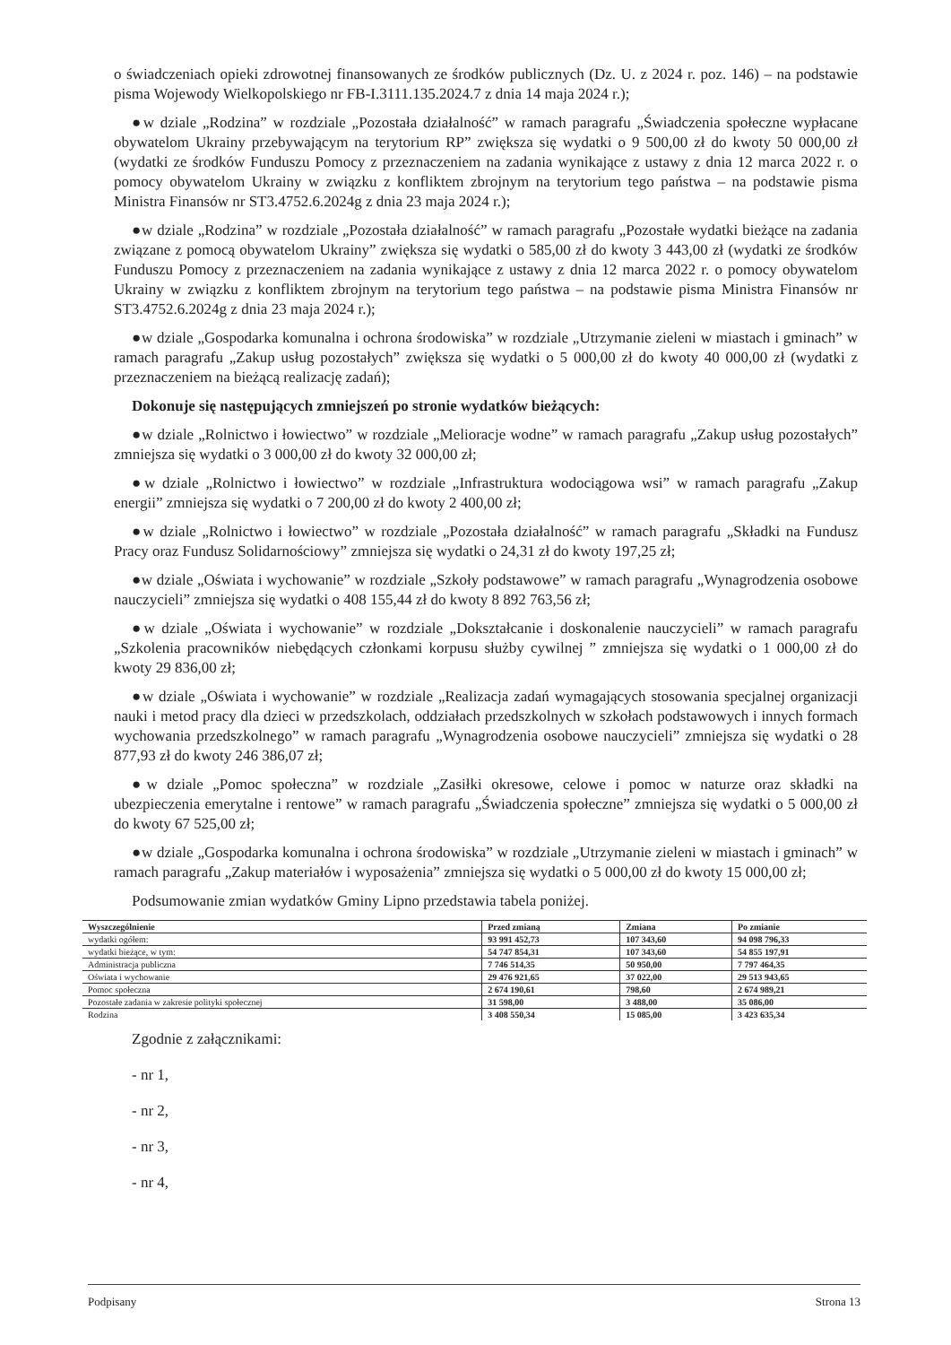o świadczeniach opieki zdrowotnej finansowanych ze środków publicznych (Dz. U. z 2024 r. poz. 146) – na podstawie pisma Wojewody Wielkopolskiego nr FB-I.3111.135.2024.7 z dnia 14 maja 2024 r.);
●w dziale „Rodzina” w rozdziale „Pozostała działalność” w ramach paragrafu „Świadczenia społeczne wypłacane obywatelom Ukrainy przebywającym na terytorium RP” zwiększa się wydatki o 9 500,00 zł do kwoty 50 000,00 zł (wydatki ze środków Funduszu Pomocy z przeznaczeniem na zadania wynikające z ustawy z dnia 12 marca 2022 r. o pomocy obywatelom Ukrainy w związku z konfliktem zbrojnym na terytorium tego państwa – na podstawie pisma Ministra Finansów nr ST3.4752.6.2024g z dnia 23 maja 2024 r.);
●w dziale „Rodzina” w rozdziale „Pozostała działalność” w ramach paragrafu „Pozostałe wydatki bieżące na zadania związane z pomocą obywatelom Ukrainy” zwiększa się wydatki o 585,00 zł do kwoty 3 443,00 zł (wydatki ze środków Funduszu Pomocy z przeznaczeniem na zadania wynikające z ustawy z dnia 12 marca 2022 r. o pomocy obywatelom Ukrainy w związku z konfliktem zbrojnym na terytorium tego państwa – na podstawie pisma Ministra Finansów nr ST3.4752.6.2024g z dnia 23 maja 2024 r.);
●w dziale „Gospodarka komunalna i ochrona środowiska” w rozdziale „Utrzymanie zieleni w miastach i gminach” w ramach paragrafu „Zakup usług pozostałych” zwiększa się wydatki o 5 000,00 zł do kwoty 40 000,00 zł (wydatki z przeznaczeniem na bieżącą realizację zadań);
Dokonuje się następujących zmniejszeń po stronie wydatków bieżących:
●w dziale „Rolnictwo i łowiectwo” w rozdziale „Melioracje wodne” w ramach paragrafu „Zakup usług pozostałych” zmniejsza się wydatki o 3 000,00 zł do kwoty 32 000,00 zł;
●w dziale „Rolnictwo i łowiectwo” w rozdziale „Infrastruktura wodociągowa wsi” w ramach paragrafu „Zakup energii” zmniejsza się wydatki o 7 200,00 zł do kwoty 2 400,00 zł;
●w dziale „Rolnictwo i łowiectwo” w rozdziale „Pozostała działalność” w ramach paragrafu „Składki na Fundusz Pracy oraz Fundusz Solidarnościowy” zmniejsza się wydatki o 24,31 zł do kwoty 197,25 zł;
●w dziale „Oświata i wychowanie” w rozdziale „Szkoły podstawowe” w ramach paragrafu „Wynagrodzenia osobowe nauczycieli” zmniejsza się wydatki o 408 155,44 zł do kwoty 8 892 763,56 zł;
●w dziale „Oświata i wychowanie” w rozdziale „Dokształcanie i doskonalenie nauczycieli” w ramach paragrafu „Szkolenia pracowników niebędących członkami korpusu służby cywilnej ” zmniejsza się wydatki o 1 000,00 zł do kwoty 29 836,00 zł;
●w dziale „Oświata i wychowanie” w rozdziale „Realizacja zadań wymagających stosowania specjalnej organizacji nauki i metod pracy dla dzieci w przedszkolach, oddziałach przedszkolnych w szkołach podstawowych i innych formach wychowania przedszkolnego” w ramach paragrafu „Wynagrodzenia osobowe nauczycieli” zmniejsza się wydatki o 28 877,93 zł do kwoty 246 386,07 zł;
●w dziale „Pomoc społeczna” w rozdziale „Zasiłki okresowe, celowe i pomoc w naturze oraz składki na ubezpieczenia emerytalne i rentowe” w ramach paragrafu „Świadczenia społeczne” zmniejsza się wydatki o 5 000,00 zł do kwoty 67 525,00 zł;
●w dziale „Gospodarka komunalna i ochrona środowiska” w rozdziale „Utrzymanie zieleni w miastach i gminach” w ramach paragrafu „Zakup materiałów i wyposażenia” zmniejsza się wydatki o 5 000,00 zł do kwoty 15 000,00 zł;
Podsumowanie zmian wydatków Gminy Lipno przedstawia tabela poniżej.
| Wyszczególnienie | Przed zmianą | Zmiana | Po zmianie |
| --- | --- | --- | --- |
| wydatki ogółem: | 93 991 452,73 | 107 343,60 | 94 098 796,33 |
| wydatki bieżące, w tym: | 54 747 854,31 | 107 343,60 | 54 855 197,91 |
| Administracja publiczna | 7 746 514,35 | 50 950,00 | 7 797 464,35 |
| Oświata i wychowanie | 29 476 921,65 | 37 022,00 | 29 513 943,65 |
| Pomoc społeczna | 2 674 190,61 | 798,60 | 2 674 989,21 |
| Pozostałe zadania w zakresie polityki społecznej | 31 598,00 | 3 488,00 | 35 086,00 |
| Rodzina | 3 408 550,34 | 15 085,00 | 3 423 635,34 |
Zgodnie z załącznikami:
- nr 1,
- nr 2,
- nr 3,
- nr 4,
Podpisany Strona 13